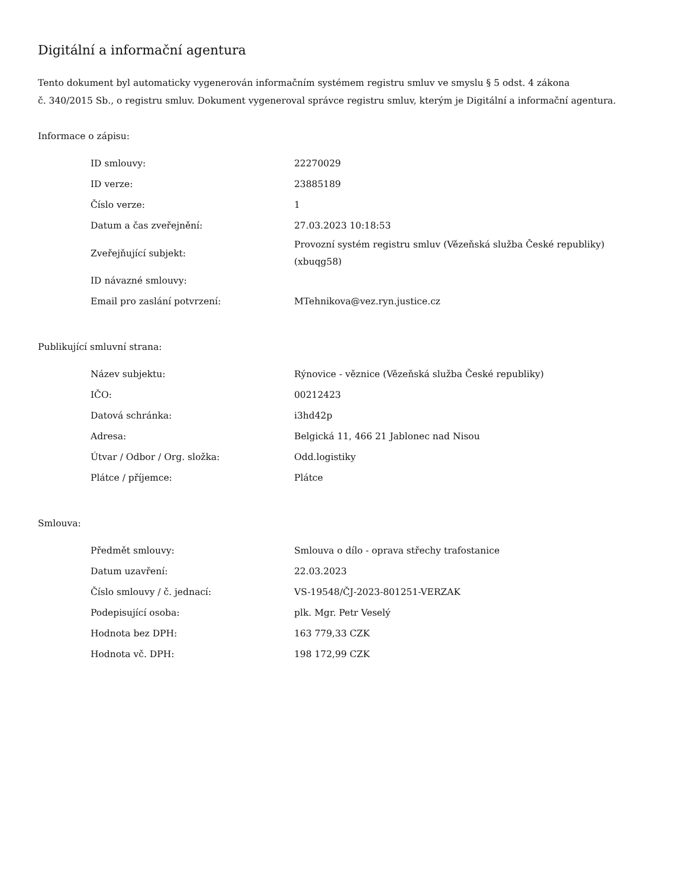Digitální a informační agentura
Tento dokument byl automaticky vygenerován informačním systémem registru smluv ve smyslu § 5 odst. 4 zákona
č. 340/2015 Sb., o registru smluv. Dokument vygeneroval správce registru smluv, kterým je Digitální a informační agentura.
Informace o zápisu:
| ID smlouvy: | 22270029 |
| ID verze: | 23885189 |
| Číslo verze: | 1 |
| Datum a čas zveřejnění: | 27.03.2023 10:18:53 |
| Zveřejňující subjekt: | Provozní systém registru smluv (Vězeňská služba České republiky) (xbuqg58) |
| ID návazné smlouvy: | |
| Email pro zaslání potvrzení: | MTehnikova@vez.ryn.justice.cz |
Publikující smluvní strana:
| Název subjektu: | Rýnovice - věznice (Vězeňská služba České republiky) |
| IČO: | 00212423 |
| Datová schránka: | i3hd42p |
| Adresa: | Belgická 11, 466 21 Jablonec nad Nisou |
| Útvar / Odbor / Org. složka: | Odd.logistiky |
| Plátce / příjemce: | Plátce |
Smlouva:
| Předmět smlouvy: | Smlouva o dílo - oprava střechy trafostanice |
| Datum uzavření: | 22.03.2023 |
| Číslo smlouvy / č. jednací: | VS-19548/ČJ-2023-801251-VERZAK |
| Podepisující osoba: | plk. Mgr. Petr Veselý |
| Hodnota bez DPH: | 163 779,33 CZK |
| Hodnota vč. DPH: | 198 172,99 CZK |